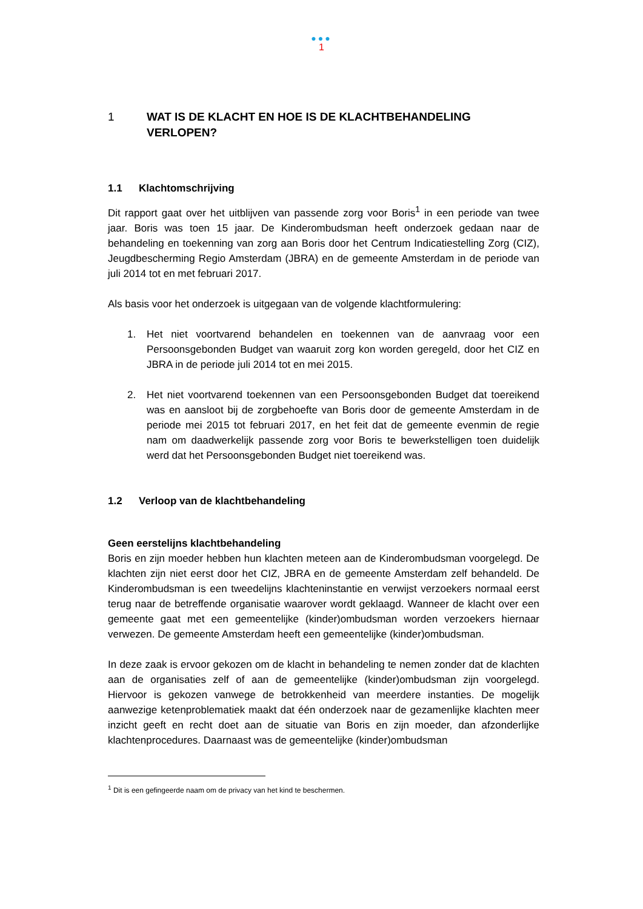●●●
1
1 WAT IS DE KLACHT EN HOE IS DE KLACHTBEHANDELING
VERLOPEN?
1.1 Klachtomschrijving
Dit rapport gaat over het uitblijven van passende zorg voor Boris<sup>1</sup> in een periode van twee jaar. Boris was toen 15 jaar. De Kinderombudsman heeft onderzoek gedaan naar de behandeling en toekenning van zorg aan Boris door het Centrum Indicatiestelling Zorg (CIZ), Jeugdbescherming Regio Amsterdam (JBRA) en de gemeente Amsterdam in de periode van juli 2014 tot en met februari 2017.
Als basis voor het onderzoek is uitgegaan van de volgende klachtformulering:
1. Het niet voortvarend behandelen en toekennen van de aanvraag voor een Persoonsgebonden Budget van waaruit zorg kon worden geregeld, door het CIZ en JBRA in de periode juli 2014 tot en mei 2015.
2. Het niet voortvarend toekennen van een Persoonsgebonden Budget dat toereikend was en aansloot bij de zorgbehoefte van Boris door de gemeente Amsterdam in de periode mei 2015 tot februari 2017, en het feit dat de gemeente evenmin de regie nam om daadwerkelijk passende zorg voor Boris te bewerkstelligen toen duidelijk werd dat het Persoonsgebonden Budget niet toereikend was.
1.2 Verloop van de klachtbehandeling
Geen eerstelijns klachtbehandeling
Boris en zijn moeder hebben hun klachten meteen aan de Kinderombudsman voorgelegd. De klachten zijn niet eerst door het CIZ, JBRA en de gemeente Amsterdam zelf behandeld. De Kinderombudsman is een tweedelijns klachteninstantie en verwijst verzoekers normaal eerst terug naar de betreffende organisatie waarover wordt geklaagd. Wanneer de klacht over een gemeente gaat met een gemeentelijke (kinder)ombudsman worden verzoekers hiernaar verwezen. De gemeente Amsterdam heeft een gemeentelijke (kinder)ombudsman.
In deze zaak is ervoor gekozen om de klacht in behandeling te nemen zonder dat de klachten aan de organisaties zelf of aan de gemeentelijke (kinder)ombudsman zijn voorgelegd. Hiervoor is gekozen vanwege de betrokkenheid van meerdere instanties. De mogelijk aanwezige ketenproblematiek maakt dat één onderzoek naar de gezamenlijke klachten meer inzicht geeft en recht doet aan de situatie van Boris en zijn moeder, dan afzonderlijke klachtenprocedures. Daarnaast was de gemeentelijke (kinder)ombudsman
<sup>1</sup> Dit is een gefingeerde naam om de privacy van het kind te beschermen.